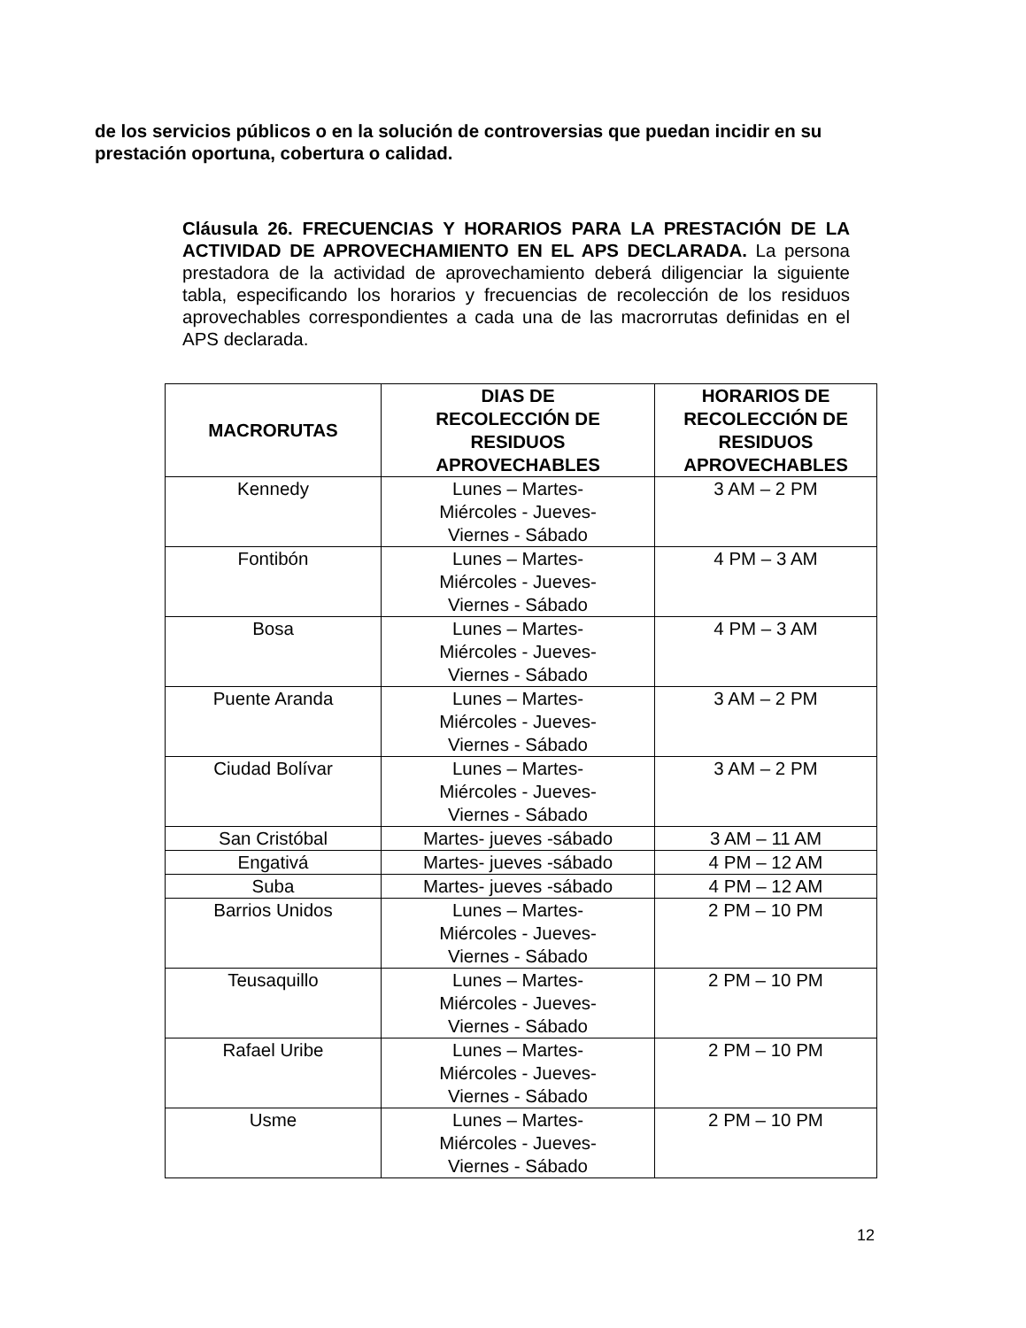de los servicios públicos o en la solución de controversias que puedan incidir en su prestación oportuna, cobertura o calidad.
Cláusula 26. FRECUENCIAS Y HORARIOS PARA LA PRESTACIÓN DE LA ACTIVIDAD DE APROVECHAMIENTO EN EL APS DECLARADA. La persona prestadora de la actividad de aprovechamiento deberá diligenciar la siguiente tabla, especificando los horarios y frecuencias de recolección de los residuos aprovechables correspondientes a cada una de las macrorrutas definidas en el APS declarada.
| MACRORUTAS | DIAS DE RECOLECCIÓN DE RESIDUOS APROVECHABLES | HORARIOS DE RECOLECCIÓN DE RESIDUOS APROVECHABLES |
| --- | --- | --- |
| Kennedy | Lunes – Martes- Miércoles - Jueves- Viernes - Sábado | 3 AM – 2 PM |
| Fontibón | Lunes – Martes- Miércoles - Jueves- Viernes - Sábado | 4 PM – 3 AM |
| Bosa | Lunes – Martes- Miércoles - Jueves- Viernes - Sábado | 4 PM – 3 AM |
| Puente Aranda | Lunes – Martes- Miércoles - Jueves- Viernes - Sábado | 3 AM – 2 PM |
| Ciudad Bolívar | Lunes – Martes- Miércoles - Jueves- Viernes - Sábado | 3 AM – 2 PM |
| San Cristóbal | Martes- jueves -sábado | 3 AM – 11 AM |
| Engativá | Martes- jueves -sábado | 4 PM – 12 AM |
| Suba | Martes- jueves -sábado | 4 PM – 12 AM |
| Barrios Unidos | Lunes – Martes- Miércoles - Jueves- Viernes - Sábado | 2 PM – 10 PM |
| Teusaquillo | Lunes – Martes- Miércoles - Jueves- Viernes - Sábado | 2 PM – 10 PM |
| Rafael Uribe | Lunes – Martes- Miércoles - Jueves- Viernes - Sábado | 2 PM – 10 PM |
| Usme | Lunes – Martes- Miércoles - Jueves- Viernes - Sábado | 2 PM – 10 PM |
12